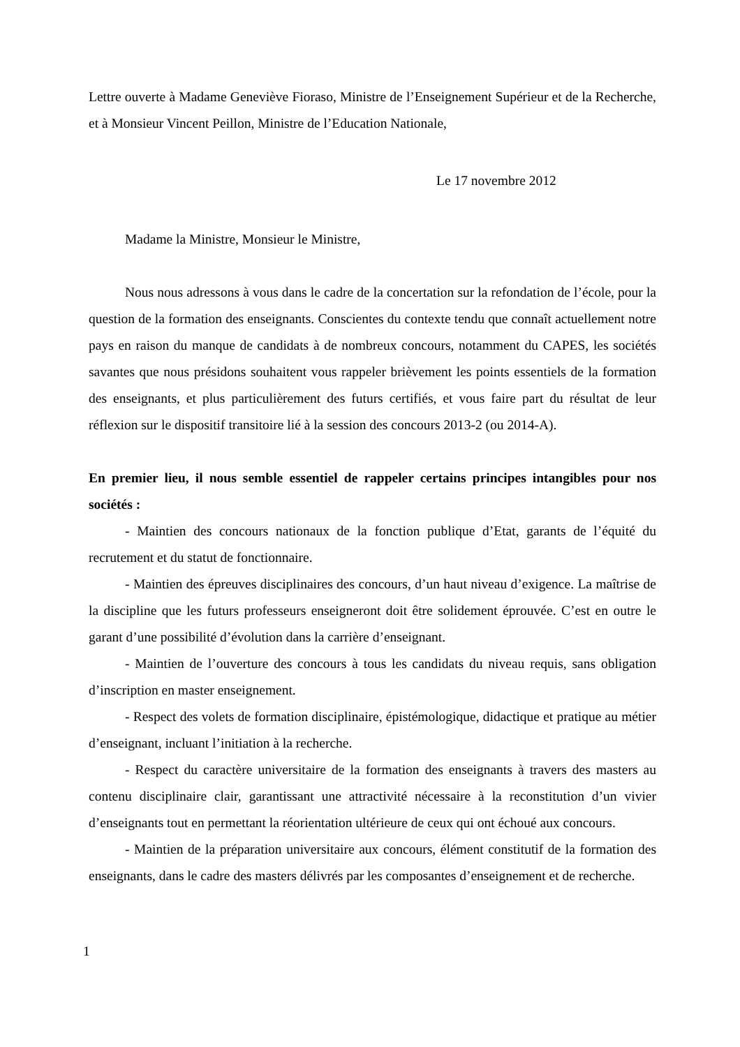Lettre ouverte à Madame Geneviève Fioraso, Ministre de l’Enseignement Supérieur et de la Recherche, et à Monsieur Vincent Peillon, Ministre de l’Education Nationale,
Le 17 novembre 2012
Madame la Ministre, Monsieur le Ministre,
Nous nous adressons à vous dans le cadre de la concertation sur la refondation de l’école, pour la question de la formation des enseignants. Conscientes du contexte tendu que connaît actuellement notre pays en raison du manque de candidats à de nombreux concours, notamment du CAPES, les sociétés savantes que nous présidons souhaitent vous rappeler brièvement les points essentiels de la formation des enseignants, et plus particulièrement des futurs certifiés, et vous faire part du résultat de leur réflexion sur le dispositif transitoire lié à la session des concours 2013-2 (ou 2014-A).
En premier lieu, il nous semble essentiel de rappeler certains principes intangibles pour nos sociétés :
- Maintien des concours nationaux de la fonction publique d’Etat, garants de l’équité du recrutement et du statut de fonctionnaire.
- Maintien des épreuves disciplinaires des concours, d’un haut niveau d’exigence. La maîtrise de la discipline que les futurs professeurs enseigneront doit être solidement éprouvée. C’est en outre le garant d’une possibilité d’évolution dans la carrière d’enseignant.
- Maintien de l’ouverture des concours à tous les candidats du niveau requis, sans obligation d’inscription en master enseignement.
- Respect des volets de formation disciplinaire, épistémologique, didactique et pratique au métier d’enseignant, incluant l’initiation à la recherche.
- Respect du caractère universitaire de la formation des enseignants à travers des masters au contenu disciplinaire clair, garantissant une attractivité nécessaire à la reconstitution d’un vivier d’enseignants tout en permettant la réorientation ultérieure de ceux qui ont échoué aux concours.
- Maintien de la préparation universitaire aux concours, élément constitutif de la formation des enseignants, dans le cadre des masters délivrés par les composantes d’enseignement et de recherche.
1